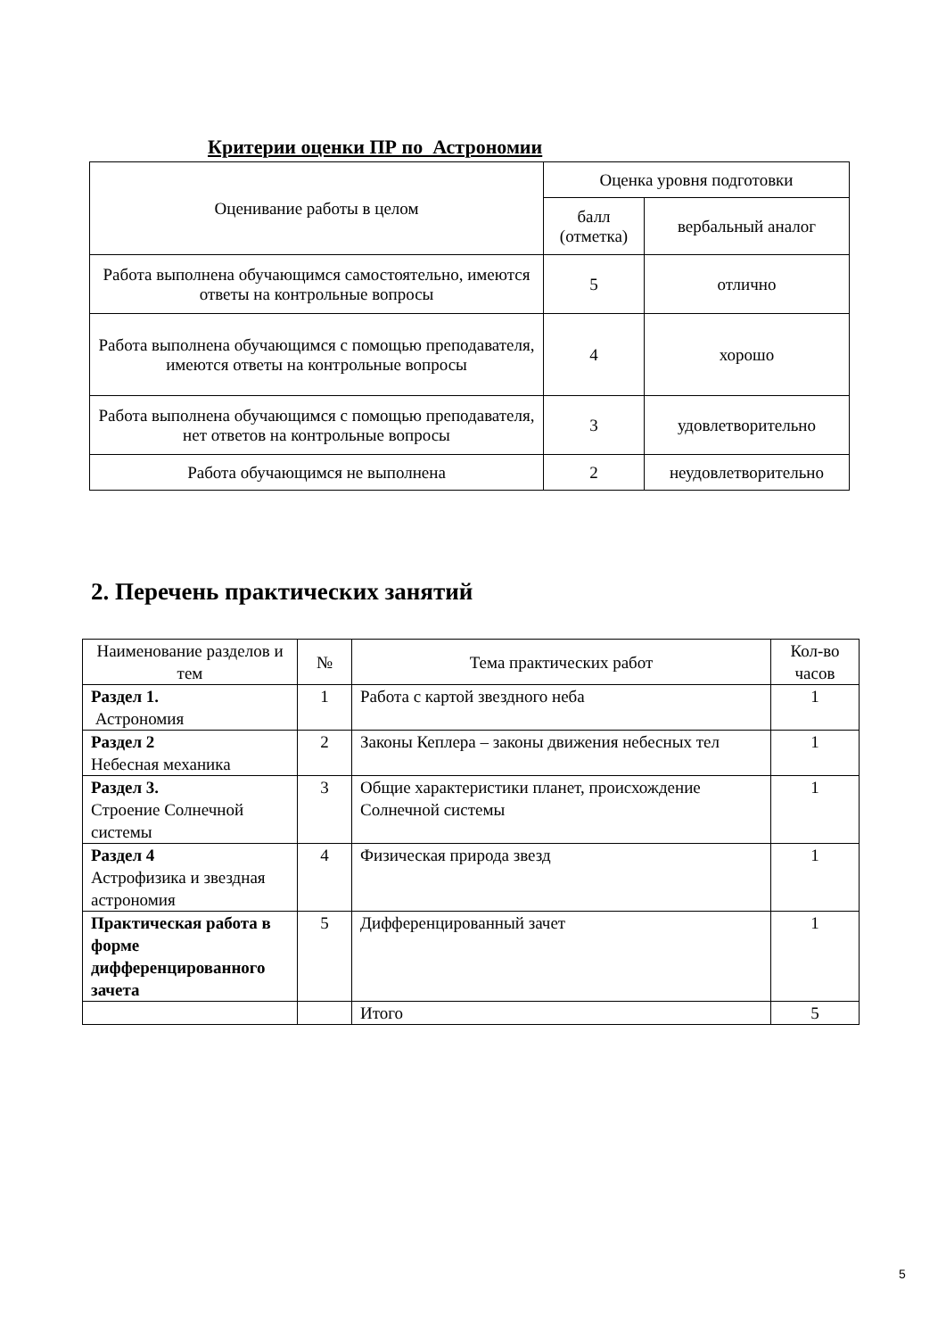Критерии оценки ПР по Астрономии
| Оценивание работы в целом | Оценка уровня подготовки | |
| --- | --- | --- |
| | балл (отметка) | вербальный аналог |
| Работа выполнена обучающимся самостоятельно, имеются ответы на контрольные вопросы | 5 | отлично |
| Работа выполнена обучающимся с помощью преподавателя, имеются ответы на контрольные вопросы | 4 | хорошо |
| Работа выполнена обучающимся с помощью преподавателя, нет ответов на контрольные вопросы | 3 | удовлетворительно |
| Работа обучающимся не выполнена | 2 | неудовлетворительно |
2. Перечень практических занятий
| Наименование разделов и тем | № | Тема практических работ | Кол-во часов |
| --- | --- | --- | --- |
| Раздел 1. Астрономия | 1 | Работа с картой звездного неба | 1 |
| Раздел 2 Небесная механика | 2 | Законы Кеплера – законы движения небесных тел | 1 |
| Раздел 3. Строение Солнечной системы | 3 | Общие характеристики планет, происхождение Солнечной системы | 1 |
| Раздел 4 Астрофизика и звездная астрономия | 4 | Физическая природа звезд | 1 |
| Практическая работа в форме дифференцированного зачета | 5 | Дифференцированный зачет | 1 |
| | | Итого | 5 |
5